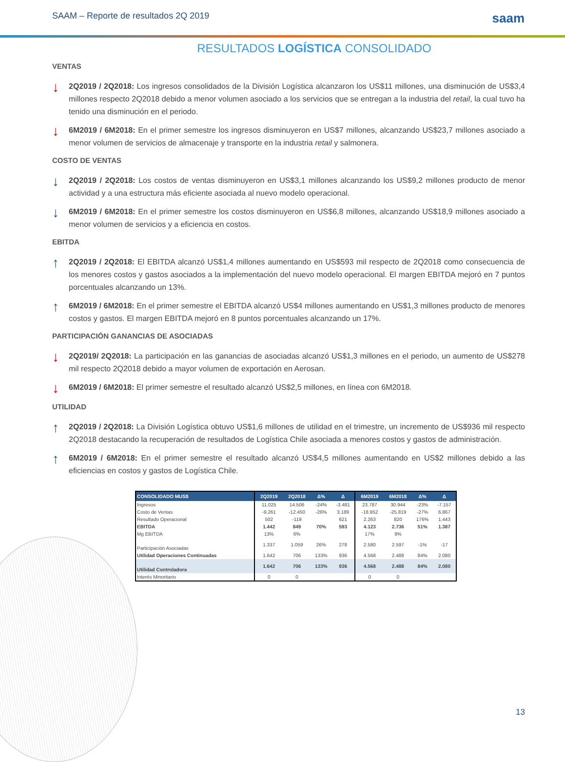SAAM – Reporte de resultados 2Q 2019 saam
RESULTADOS LOGÍSTICA CONSOLIDADO
VENTAS
↓
2Q2019 / 2Q2018: Los ingresos consolidados de la División Logística alcanzaron los US$11 millones, una disminución de US$3,4 millones respecto 2Q2018 debido a menor volumen asociado a los servicios que se entregan a la industria del retail, la cual tuvo ha tenido una disminución en el periodo.
↓
6M2019 / 6M2018: En el primer semestre los ingresos disminuyeron en US$7 millones, alcanzando US$23,7 millones asociado a menor volumen de servicios de almacenaje y transporte en la industria retail y salmonera.
COSTO DE VENTAS
↓
2Q2019 / 2Q2018: Los costos de ventas disminuyeron en US$3,1 millones alcanzando los US$9,2 millones producto de menor actividad y a una estructura más eficiente asociada al nuevo modelo operacional.
↓
6M2019 / 6M2018: En el primer semestre los costos disminuyeron en US$6,8 millones, alcanzando US$18,9 millones asociado a menor volumen de servicios y a eficiencia en costos.
EBITDA
↑
2Q2019 / 2Q2018: El EBITDA alcanzó US$1,4 millones aumentando en US$593 mil respecto de 2Q2018 como consecuencia de los menores costos y gastos asociados a la implementación del nuevo modelo operacional. El margen EBITDA mejoró en 7 puntos porcentuales alcanzando un 13%.
↑
6M2019 / 6M2018: En el primer semestre el EBITDA alcanzó US$4 millones aumentando en US$1,3 millones producto de menores costos y gastos. El margen EBITDA mejoró en 8 puntos porcentuales alcanzando un 17%.
PARTICIPACIÓN GANANCIAS DE ASOCIADAS
↓
2Q2019/ 2Q2018: La participación en las ganancias de asociadas alcanzó US$1,3 millones en el periodo, un aumento de US$278 mil respecto 2Q2018 debido a mayor volumen de exportación en Aerosan.
↓
6M2019 / 6M2018: El primer semestre el resultado alcanzó US$2,5 millones, en línea con 6M2018.
UTILIDAD
↑
2Q2019 / 2Q2018: La División Logística obtuvo US$1,6 millones de utilidad en el trimestre, un incremento de US$936 mil respecto 2Q2018 destacando la recuperación de resultados de Logística Chile asociada a menores costos y gastos de administración.
↑
6M2019 / 6M2018: En el primer semestre el resultado alcanzó US$4,5 millones aumentando en US$2 millones debido a las eficiencias en costos y gastos de Logística Chile.
| CONSOLIDADO MUS$ | 2Q2019 | 2Q2018 | Δ% | Δ | 6M2019 | 6M2018 | Δ% | Δ |
| --- | --- | --- | --- | --- | --- | --- | --- | --- |
| Ingresos | 11.025 | 14.506 | -24% | -3.481 | 23.787 | 30.944 | -23% | -7.157 |
| Costo de Ventas | -9.261 | -12.450 | -26% | 3.189 | -18.952 | -25.819 | -27% | 6.867 |
| Resultado Operacional | 502 | -119 | | 621 | 2.263 | 820 | 176% | 1.443 |
| EBITDA | 1.442 | 849 | 70% | 593 | 4.123 | 2.736 | 51% | 1.387 |
| Mg EBITDA | 13% | 6% | | | 17% | 9% | | |
| Participación Asociadas | 1.337 | 1.059 | 26% | 278 | 2.580 | 2.597 | -1% | -17 |
| Utilidad Operaciones Continuadas | 1.642 | 706 | 133% | 936 | 4.568 | 2.488 | 84% | 2.080 |
| Utilidad Controladora | 1.642 | 706 | 133% | 936 | 4.568 | 2.488 | 84% | 2.080 |
| Interés Minoritario | 0 | 0 | | | 0 | 0 | | |
13